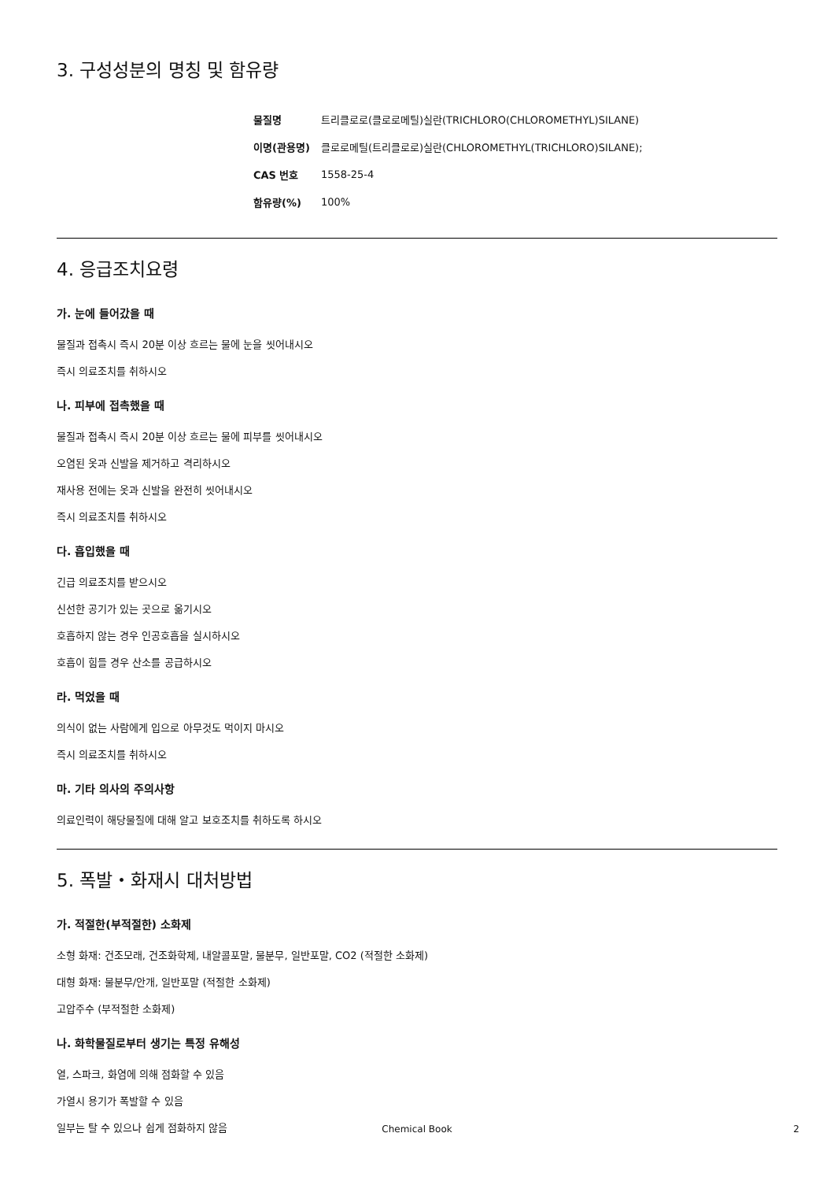3. 구성성분의 명칭 및 함유량
| 물질명 | 트리클로로(클로로메틸)실란(TRICHLORO(CHLOROMETHYL)SILANE) |
| 이명(관용명) | 클로로메틸(트리클로로)실란(CHLOROMETHYL(TRICHLORO)SILANE); |
| CAS 번호 | 1558-25-4 |
| 함유량(%) | 100% |
4. 응급조치요령
가. 눈에 들어갔을 때
물질과 접촉시 즉시 20분 이상 흐르는 물에 눈을 씻어내시오
즉시 의료조치를 취하시오
나. 피부에 접촉했을 때
물질과 접촉시 즉시 20분 이상 흐르는 물에 피부를 씻어내시오
오염된 옷과 신발을 제거하고 격리하시오
재사용 전에는 옷과 신발을 완전히 씻어내시오
즉시 의료조치를 취하시오
다. 흡입했을 때
긴급 의료조치를 받으시오
신선한 공기가 있는 곳으로 옮기시오
호흡하지 않는 경우 인공호흡을 실시하시오
호흡이 힘들 경우 산소를 공급하시오
라. 먹었을 때
의식이 없는 사람에게 입으로 아무것도 먹이지 마시오
즉시 의료조치를 취하시오
마. 기타 의사의 주의사항
의료인력이 해당물질에 대해 알고 보호조치를 취하도록 하시오
5. 폭발・화재시 대처방법
가. 적절한(부적절한) 소화제
소형 화재: 건조모래, 건조화학제, 내알콜포말, 물분무, 일반포말, CO2 (적절한 소화제)
대형 화재: 물분무/안개, 일반포말 (적절한 소화제)
고압주수 (부적절한 소화제)
나. 화학물질로부터 생기는 특정 유해성
열, 스파크, 화염에 의해 점화할 수 있음
가열시 용기가 폭발할 수 있음
일부는 탈 수 있으나 쉽게 점화하지 않음
Chemical Book 2